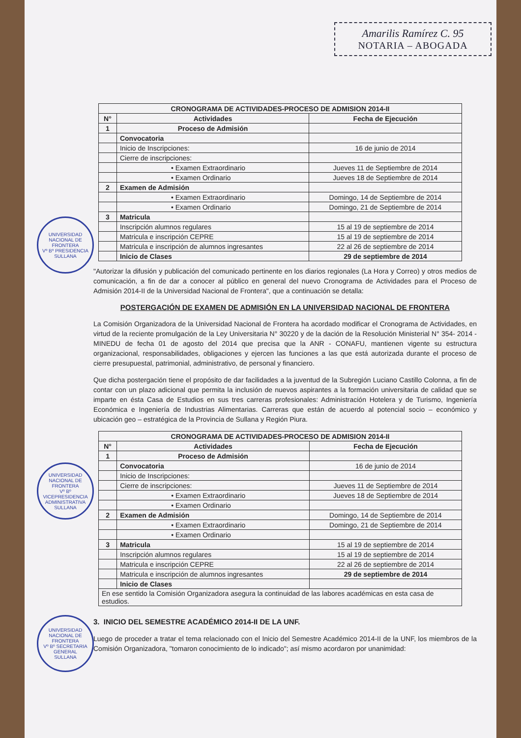Amarilis Ramírez C. 95
NOTARIA – ABOGADA
UNIVERSIDAD NACIONAL DE FRONTERA
Vº Bº PRESIDENCIA
SULLANA
UNIVERSIDAD NACIONAL DE FRONTERA
Vº Bº VICEPRESIDENCIA ADMINISTRATIVA
SULLANA
UNIVERSIDAD NACIONAL DE FRONTERA
Vº Bº SECRETARIA GENERAL
SULLANA
| CRONOGRAMA DE ACTIVIDADES-PROCESO DE ADMISION 2014-II | | |
| --- | --- | --- |
| N° | Actividades | Fecha de Ejecución |
| 1 | Proceso de Admisión | |
| | Convocatoria | |
| | Inicio de Inscripciones: | 16 de junio de 2014 |
| | Cierre de inscripciones: | |
| | • Examen Extraordinario | Jueves 11 de Septiembre de 2014 |
| | • Examen Ordinario | Jueves 18 de Septiembre de 2014 |
| 2 | Examen de Admisión | |
| | • Examen Extraordinario | Domingo, 14 de Septiembre de 2014 |
| | • Examen Ordinario | Domingo, 21 de Septiembre de 2014 |
| 3 | Matricula | |
| | Inscripción alumnos regulares | 15 al 19 de septiembre de 2014 |
| | Matricula e inscripción CEPRE | 15 al 19 de septiembre de 2014 |
| | Matricula e inscripción de alumnos ingresantes | 22 al 26 de septiembre de 2014 |
| | Inicio de Clases | 29 de septiembre de 2014 |
"Autorizar la difusión y publicación del comunicado pertinente en los diarios regionales (La Hora y Correo) y otros medios de comunicación, a fin de dar a conocer al público en general del nuevo Cronograma de Actividades para el Proceso de Admisión 2014-II de la Universidad Nacional de Frontera", que a continuación se detalla:
POSTERGACIÓN DE EXAMEN DE ADMISIÓN EN LA UNIVERSIDAD NACIONAL DE FRONTERA
La Comisión Organizadora de la Universidad Nacional de Frontera ha acordado modificar el Cronograma de Actividades, en virtud de la reciente promulgación de la Ley Universitaria N° 30220 y de la dación de la Resolución Ministerial N° 354- 2014 - MINEDU de fecha 01 de agosto del 2014 que precisa que la ANR - CONAFU, mantienen vigente su estructura organizacional, responsabilidades, obligaciones y ejercen las funciones a las que está autorizada durante el proceso de cierre presupuestal, patrimonial, administrativo, de personal y financiero.
Que dicha postergación tiene el propósito de dar facilidades a la juventud de la Subregión Luciano Castillo Colonna, a fin de contar con un plazo adicional que permita la inclusión de nuevos aspirantes a la formación universitaria de calidad que se imparte en ésta Casa de Estudios en sus tres carreras profesionales: Administración Hotelera y de Turismo, Ingeniería Económica e Ingeniería de Industrias Alimentarias. Carreras que están de acuerdo al potencial socio – económico y ubicación geo – estratégica de la Provincia de Sullana y Región Piura.
| CRONOGRAMA DE ACTIVIDADES-PROCESO DE ADMISION 2014-II | | |
| --- | --- | --- |
| N° | Actividades | Fecha de Ejecución |
| 1 | Proceso de Admisión | |
| | Convocatoria | 16 de junio de 2014 |
| | Inicio de Inscripciones: | |
| | Cierre de inscripciones: | Jueves 11 de Septiembre de 2014 |
| | • Examen Extraordinario | Jueves 18 de Septiembre de 2014 |
| | • Examen Ordinario | |
| 2 | Examen de Admisión | Domingo, 14 de Septiembre de 2014 |
| | • Examen Extraordinario | Domingo, 21 de Septiembre de 2014 |
| | • Examen Ordinario | |
| 3 | Matricula | 15 al 19 de septiembre de 2014 |
| | Inscripción alumnos regulares | 15 al 19 de septiembre de 2014 |
| | Matricula e inscripción CEPRE | 22 al 26 de septiembre de 2014 |
| | Matricula e inscripción de alumnos ingresantes | 29 de septiembre de 2014 |
| | Inicio de Clases | |
| En ese sentido la Comisión Organizadora asegura la continuidad de las labores académicas en esta casa de estudios. | | |
3. INICIO DEL SEMESTRE ACADÉMICO 2014-II DE LA UNF.
Luego de proceder a tratar el tema relacionado con el Inicio del Semestre Académico 2014-II de la UNF, los miembros de la Comisión Organizadora, "tomaron conocimiento de lo indicado"; así mismo acordaron por unanimidad: